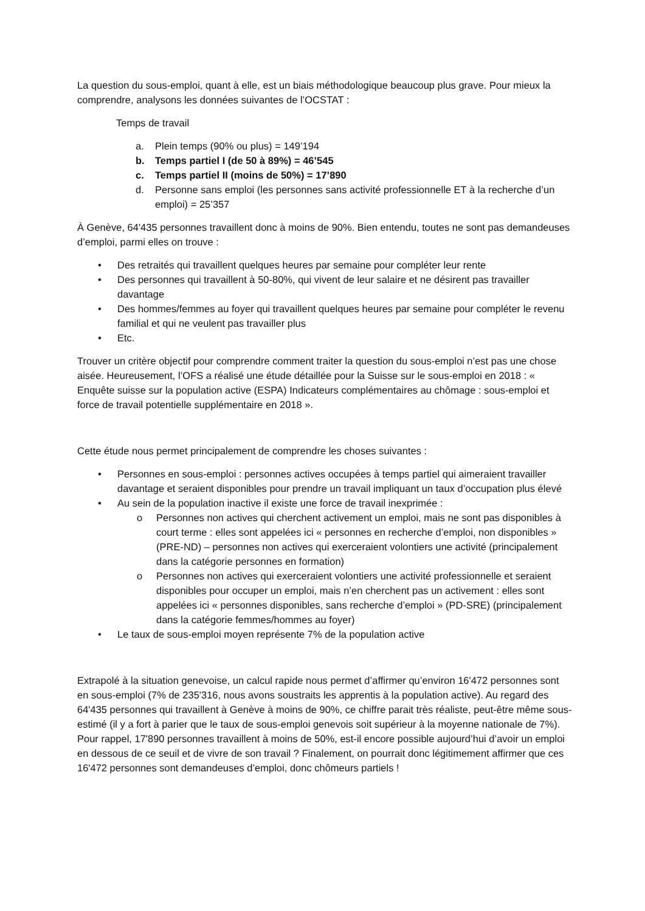La question du sous-emploi, quant à elle, est un biais méthodologique beaucoup plus grave. Pour mieux la comprendre, analysons les données suivantes de l’OCSTAT :
Temps de travail
a. Plein temps (90% ou plus) = 149’194
b. Temps partiel I (de 50 à 89%) = 46’545
c. Temps partiel II (moins de 50%) = 17’890
d. Personne sans emploi (les personnes sans activité professionnelle ET à la recherche d’un emploi) = 25’357
À Genève, 64'435 personnes travaillent donc à moins de 90%. Bien entendu, toutes ne sont pas demandeuses d’emploi, parmi elles on trouve :
• Des retraités qui travaillent quelques heures par semaine pour compléter leur rente
• Des personnes qui travaillent à 50-80%, qui vivent de leur salaire et ne désirent pas travailler davantage
• Des hommes/femmes au foyer qui travaillent quelques heures par semaine pour compléter le revenu familial et qui ne veulent pas travailler plus
• Etc.
Trouver un critère objectif pour comprendre comment traiter la question du sous-emploi n’est pas une chose aisée. Heureusement, l’OFS a réalisé une étude détaillée pour la Suisse sur le sous-emploi en 2018 : « Enquête suisse sur la population active (ESPA) Indicateurs complémentaires au chômage : sous-emploi et force de travail potentielle supplémentaire en 2018 ».
Cette étude nous permet principalement de comprendre les choses suivantes :
• Personnes en sous-emploi : personnes actives occupées à temps partiel qui aimeraient travailler davantage et seraient disponibles pour prendre un travail impliquant un taux d’occupation plus élevé
• Au sein de la population inactive il existe une force de travail inexprimée :
o Personnes non actives qui cherchent activement un emploi, mais ne sont pas disponibles à court terme : elles sont appelées ici « personnes en recherche d’emploi, non disponibles » (PRE-ND) – personnes non actives qui exerceraient volontiers une activité (principalement dans la catégorie personnes en formation)
o Personnes non actives qui exerceraient volontiers une activité professionnelle et seraient disponibles pour occuper un emploi, mais n’en cherchent pas un activement : elles sont appelées ici « personnes disponibles, sans recherche d’emploi » (PD-SRE) (principalement dans la catégorie femmes/hommes au foyer)
• Le taux de sous-emploi moyen représente 7% de la population active
Extrapolé à la situation genevoise, un calcul rapide nous permet d’affirmer qu’environ 16'472 personnes sont en sous-emploi (7% de 235'316, nous avons soustraits les apprentis à la population active). Au regard des 64'435 personnes qui travaillent à Genève à moins de 90%, ce chiffre parait très réaliste, peut-être même sous-estimé (il y a fort à parier que le taux de sous-emploi genevois soit supérieur à la moyenne nationale de 7%). Pour rappel, 17'890 personnes travaillent à moins de 50%, est-il encore possible aujourd’hui d’avoir un emploi en dessous de ce seuil et de vivre de son travail ? Finalement, on pourrait donc légitimement affirmer que ces 16'472 personnes sont demandeuses d’emploi, donc chômeurs partiels !